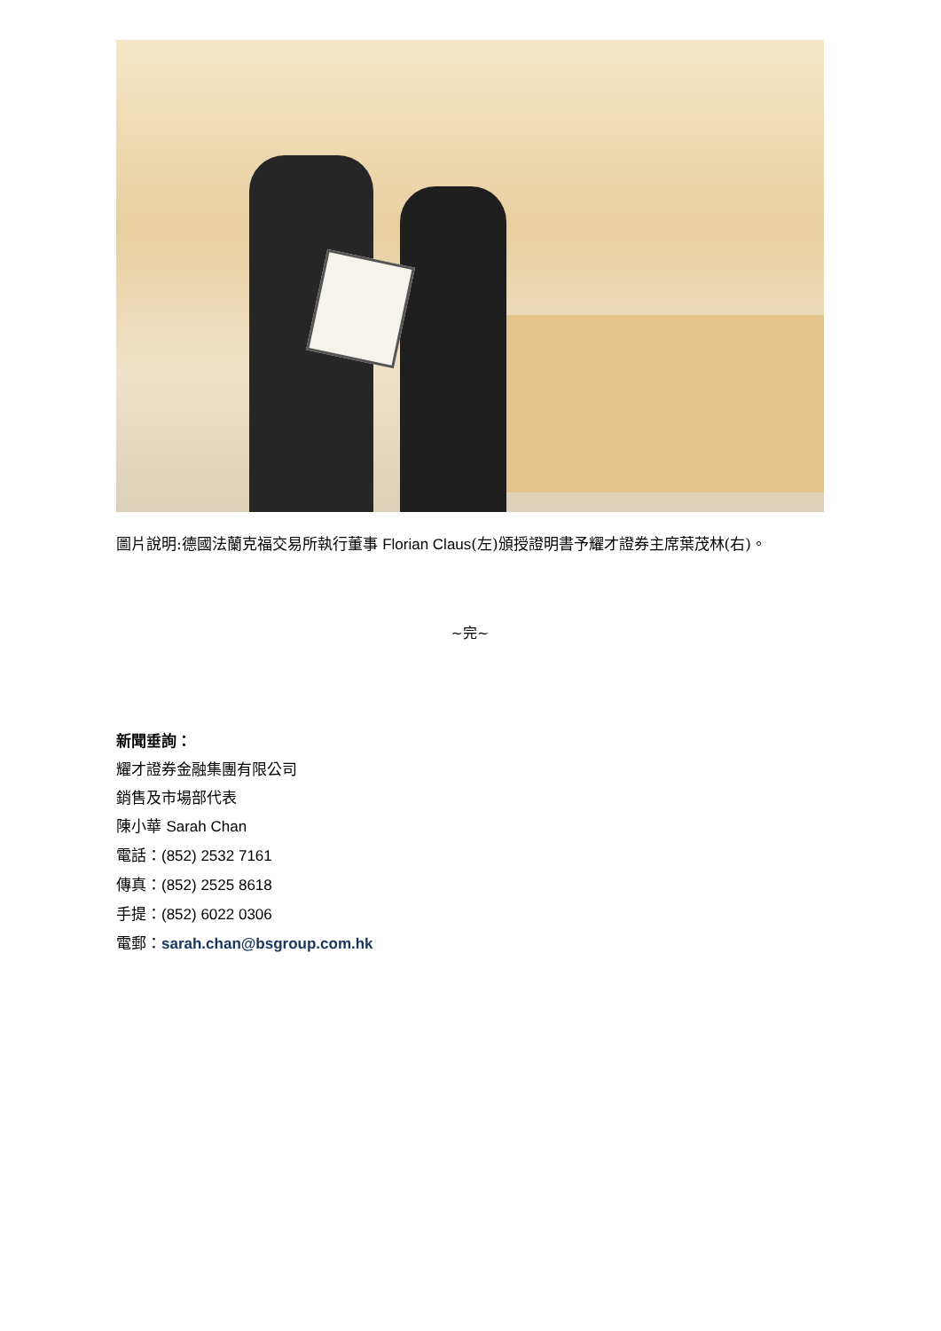圖片說明:德國法蘭克福交易所執行董事 Florian Claus(左)頒授證明書予耀才證券主席葉茂林(右)。
~完~
新聞垂詢：
耀才證券金融集團有限公司
銷售及市場部代表
陳小華 Sarah Chan
電話：(852) 2532 7161
傳真：(852) 2525 8618
手提：(852) 6022 0306
電郵：sarah.chan@bsgroup.com.hk